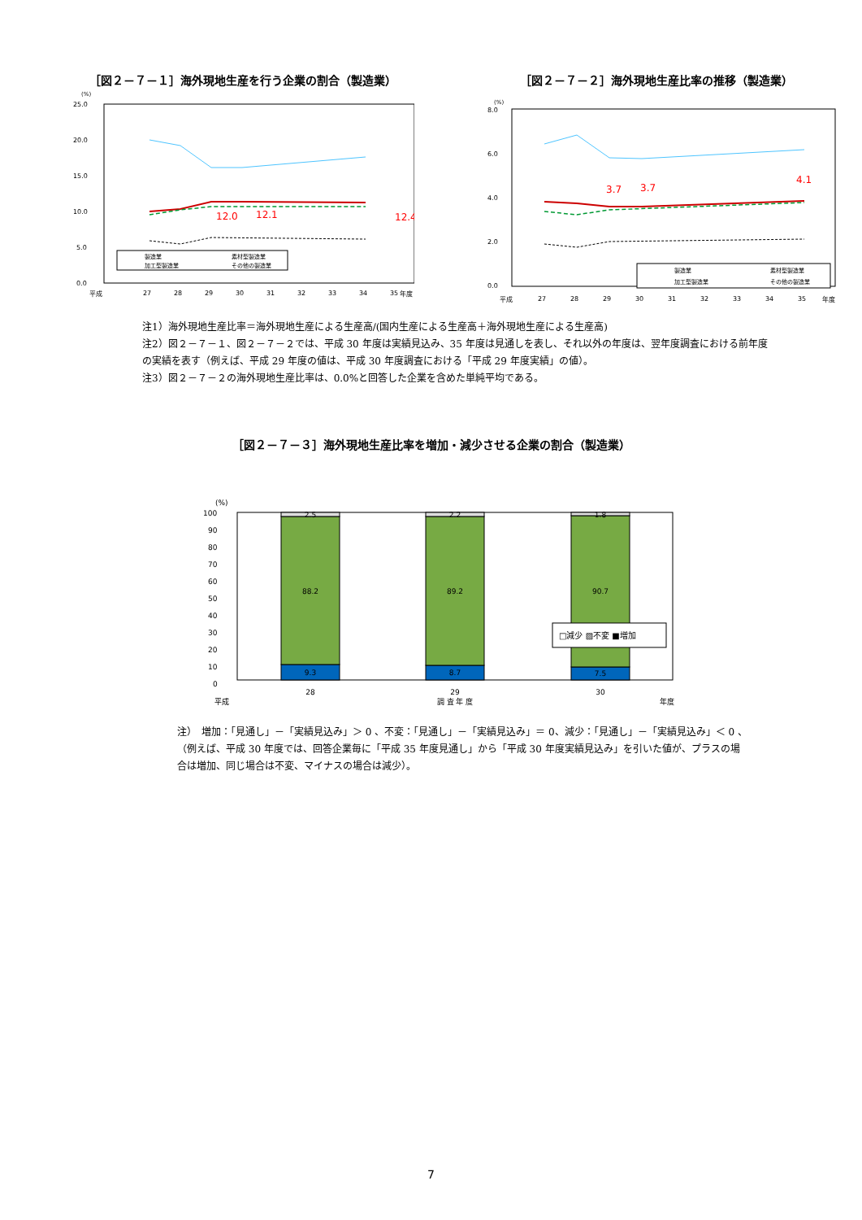［図２－７－１］海外現地生産を行う企業の割合（製造業）
(%)
25.0
20.0
15.0
10.0
5.0
0.0
平成
27
28
29
30
31
32
33
34
35
年度
12.0
12.1
12.4
製造業
素材型製造業
加工型製造業
その他の製造業
［図２－７－２］海外現地生産比率の推移（製造業）
(%)
8.0
6.0
4.0
2.0
0.0
平成
27
28
29
30
31
32
33
34
35
年度
3.7
3.7
4.1
製造業
素材型製造業
加工型製造業
その他の製造業
注1）海外現地生産比率＝海外現地生産による生産高/(国内生産による生産高＋海外現地生産による生産高)
注2）図２－７－１、図２－７－２では、平成 30 年度は実績見込み、35 年度は見通しを表し、それ以外の年度は、翌年度調査における前年度の実績を表す（例えば、平成 29 年度の値は、平成 30 年度調査における「平成 29 年度実績」の値）。
注3）図２－７－２の海外現地生産比率は、0.0%と回答した企業を含めた単純平均である。
［図２－７－３］海外現地生産比率を増加・減少させる企業の割合（製造業）
(%)
100
90
80
70
60
50
40
30
20
10
0
2.5
2.2
1.8
88.2
89.2
90.7
9.3
8.7
7.5
28
29
30
調 査 年 度
平成
年度
□減少 ▨不変 ■増加
注）　増加：「見通し」－「実績見込み」＞ 0 、不変：「見通し」－「実績見込み」＝ 0、減少：「見通し」－「実績見込み」＜ 0 、（例えば、平成 30 年度では、回答企業毎に「平成 35 年度見通し」から「平成 30 年度実績見込み」を引いた値が、プラスの場合は増加、同じ場合は不変、マイナスの場合は減少）。
7